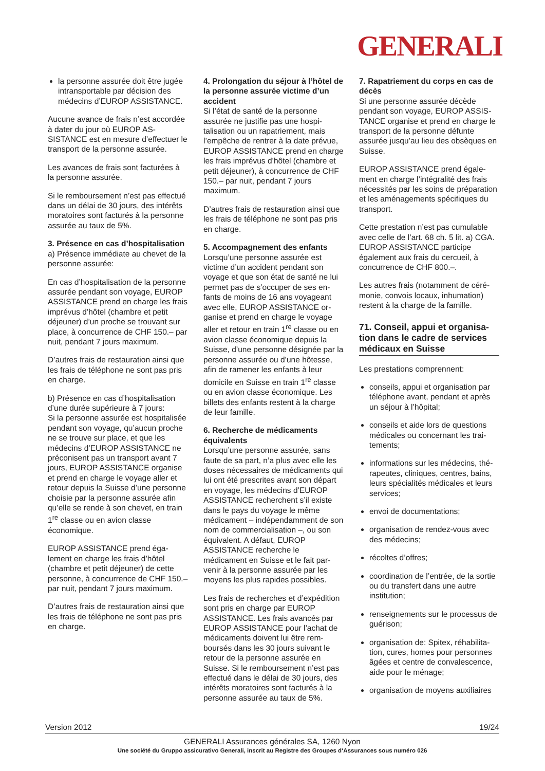GENERALI
la personne assurée doit être jugée intransportable par décision des médecins d’EUROP ASSIS­TANCE.
Aucune avance de frais n’est accor­dée à dater du jour où EUROP AS­SISTANCE est en mesure d’effectuer le transport de la personne assurée.
Les avances de frais sont facturées à la personne assurée.
Si le remboursement n’est pas effec­tué dans un délai de 30 jours, des intérêts moratoires sont facturés à la personne assurée au taux de 5%.
3. Présence en cas d’hospitalisa­tion
a) Présence immédiate au chevet de la personne assurée:
En cas d’hospitalisation de la per­sonne assurée pendant son voyage, EUROP ASSISTANCE prend en charge les frais imprévus d’hôtel (chambre et petit déjeuner) d’un proche se trouvant sur place, à concurrence de CHF 150.– par nuit, pendant 7 jours maximum.
D’autres frais de restauration ainsi que les frais de téléphone ne sont pas pris en charge.
b) Présence en cas d’hospitalisation d’une durée supérieure à 7 jours:
Si la personne assurée est hospita­lisée pendant son voyage, qu’aucun proche ne se trouve sur place, et que les médecins d’EUROP ASSISTANCE ne préconisent pas un transport avant 7 jours, EUROP ASSISTANCE orga­nise et prend en charge le voyage aller et retour depuis la Suisse d’une personne choisie par la personne assurée afin qu’elle se rende à son chevet, en train 1<sup>re</sup> classe ou en avion classe économique.
EUROP ASSISTANCE prend éga­lement en charge les frais d’hôtel (chambre et petit déjeuner) de cette personne, à concurrence de CHF 150.– par nuit, pendant 7 jours maximum.
D’autres frais de restauration ainsi que les frais de téléphone ne sont pas pris en charge.
4. Prolongation du séjour à l’hôtel de la personne assurée victime d’un accident
Si l’état de santé de la personne assurée ne justifie pas une hospi­talisation ou un rapatriement, mais l’empêche de rentrer à la date pré­vue, EUROP ASSISTANCE prend en charge les frais imprévus d’hôtel (chambre et petit déjeuner), à concur­rence de CHF 150.– par nuit, pendant 7 jours maximum.
D’autres frais de restauration ainsi que les frais de téléphone ne sont pas pris en charge.
5. Accompagnement des enfants
Lorsqu’une personne assurée est victime d’un accident pendant son voyage et que son état de santé ne lui permet pas de s’occuper de ses en­fants de moins de 16 ans voyageant avec elle, EUROP ASSISTANCE or­ganise et prend en charge le voyage aller et retour en train 1<sup>re</sup> classe ou en avion classe économique depuis la Suisse, d’une personne désignée par la personne assurée ou d’une hôtesse, afin de ramener les enfants à leur domicile en Suisse en train 1<sup>re</sup> classe ou en avion classe écono­mique. Les billets des enfants restent à la charge de leur famille.
6. Recherche de médicaments équivalents
Lorsqu’une personne assurée, sans faute de sa part, n’a plus avec elle les doses nécessaires de médica­ments qui lui ont été prescrites avant son départ en voyage, les médecins d’EUROP ASSISTANCE recherchent s’il existe dans le pays du voyage le même médicament – indépendam­ment de son nom de commercialisa­tion –, ou son équivalent. A défaut, EUROP ASSISTANCE recherche le médicament en Suisse et le fait par­venir à la personne assurée par les moyens les plus rapides possibles.
Les frais de recherches et d’expédi­tion sont pris en charge par EUROP ASSISTANCE. Les frais avancés par EUROP ASSISTANCE pour l’achat de médicaments doivent lui être rem­boursés dans les 30 jours suivant le retour de la personne assurée en Suisse. Si le remboursement n’est pas effectué dans le délai de 30 jours, des intérêts moratoires sont facturés à la personne assurée au taux de 5%.
7. Rapatriement du corps en cas de décès
Si une personne assurée décède pendant son voyage, EUROP ASSIS­TANCE organise et prend en charge le transport de la personne défunte assurée jusqu’au lieu des obsèques en Suisse.
EUROP ASSISTANCE prend égale­ment en charge l’intégralité des frais nécessités par les soins de prépara­tion et les aménagements spécifiques du transport.
Cette prestation n’est pas cumulable avec celle de l’art. 68 ch. 5 lit. a) CGA. EUROP ASSISTANCE participe également aux frais du cercueil, à concurrence de CHF 800.–.
Les autres frais (notamment de céré­monie, convois locaux, inhumation) restent à la charge de la famille.
71. Conseil, appui et organisa­tion dans le cadre de services médicaux en Suisse
Les prestations comprennent:
conseils, appui et organisation par téléphone avant, pendant et après un séjour à l’hôpital;
conseils et aide lors de questions médicales ou concernant les trai­tements;
informations sur les médecins, thé­rapeutes, cliniques, centres, bains, leurs spécialités médicales et leurs services;
envoi de documentations;
organisation de rendez-vous avec des médecins;
récoltes d’offres;
coordination de l’entrée, de la sor­tie ou du transfert dans une autre institution;
renseignements sur le processus de guérison;
organisation de: Spitex, réhabilita­tion, cures, homes pour personnes âgées et centre de convalescence, aide pour le ménage;
organisation de moyens auxiliaires
Version 2012 19/24
GENERALI Assurances générales SA, 1260 Nyon
Une société du Gruppo assicurativo Generali, inscrit au Registre des Groupes d‘Assurances sous numéro 026